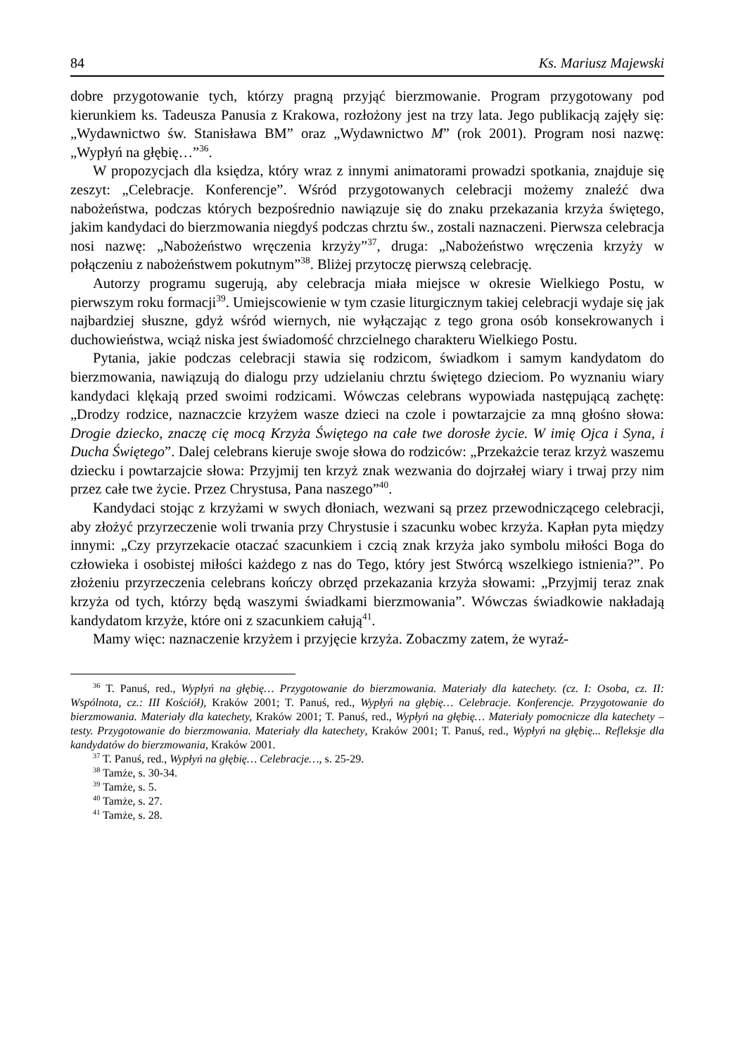84 Ks. Mariusz Majewski
dobre przygotowanie tych, którzy pragną przyjąć bierzmowanie. Program przygotowany pod kierunkiem ks. Tadeusza Panusia z Krakowa, rozłożony jest na trzy lata. Jego publikacją zajęły się: „Wydawnictwo św. Stanisława BM” oraz „Wydawnictwo M” (rok 2001). Program nosi nazwę: „Wypłyń na głębię…”<sup>36</sup>.
W propozycjach dla księdza, który wraz z innymi animatorami prowadzi spotkania, znajduje się zeszyt: „Celebracje. Konferencje”. Wśród przygotowanych celebracji możemy znaleźć dwa nabożeństwa, podczas których bezpośrednio nawiązuje się do znaku przekazania krzyża świętego, jakim kandydaci do bierzmowania niegdyś podczas chrztu św., zostali naznaczeni. Pierwsza celebracja nosi nazwę: „Nabożeństwo wręczenia krzyży”<sup>37</sup>, druga: „Nabożeństwo wręczenia krzyży w połączeniu z nabożeństwem pokutnym”<sup>38</sup>. Bliżej przytoczę pierwszą celebrację.
Autorzy programu sugerują, aby celebracja miała miejsce w okresie Wielkiego Postu, w pierwszym roku formacji<sup>39</sup>. Umiejscowienie w tym czasie liturgicznym takiej celebracji wydaje się jak najbardziej słuszne, gdyż wśród wiernych, nie wyłączając z tego grona osób konsekrowanych i duchowieństwa, wciąż niska jest świadomość chrzcielnego charakteru Wielkiego Postu.
Pytania, jakie podczas celebracji stawia się rodzicom, świadkom i samym kandydatom do bierzmowania, nawiązują do dialogu przy udzielaniu chrztu świętego dzieciom. Po wyznaniu wiary kandydaci klękają przed swoimi rodzicami. Wówczas celebrans wypowiada następującą zachętę: „Drodzy rodzice, naznaczcie krzyżem wasze dzieci na czole i powtarzajcie za mną głośno słowa: Drogie dziecko, znaczę cię mocą Krzyża Świętego na całe twe dorosłe życie. W imię Ojca i Syna, i Ducha Świętego”. Dalej celebrans kieruje swoje słowa do rodziców: „Przekażcie teraz krzyż waszemu dziecku i powtarzajcie słowa: Przyjmij ten krzyż znak wezwania do dojrzałej wiary i trwaj przy nim przez całe twe życie. Przez Chrystusa, Pana naszego”<sup>40</sup>.
Kandydaci stojąc z krzyżami w swych dłoniach, wezwani są przez przewodniczącego celebracji, aby złożyć przyrzeczenie woli trwania przy Chrystusie i szacunku wobec krzyża. Kapłan pyta między innymi: „Czy przyrzekacie otaczać szacunkiem i czcią znak krzyża jako symbolu miłości Boga do człowieka i osobistej miłości każdego z nas do Tego, który jest Stwórcą wszelkiego istnienia?”. Po złożeniu przyrzeczenia celebrans kończy obrzęd przekazania krzyża słowami: „Przyjmij teraz znak krzyża od tych, którzy będą waszymi świadkami bierzmowania”. Wówczas świadkowie nakładają kandydatom krzyże, które oni z szacunkiem całują<sup>41</sup>.
Mamy więc: naznaczenie krzyżem i przyjęcie krzyża. Zobaczmy zatem, że wyraź-
<sup>36</sup> T. Panuś, red., Wypłyń na głębię… Przygotowanie do bierzmowania. Materiały dla katechety. (cz. I: Osoba, cz. II: Wspólnota, cz.: III Kościół), Kraków 2001; T. Panuś, red., Wypłyń na głębię… Celebracje. Konferencje. Przygotowanie do bierzmowania. Materiały dla katechety, Kraków 2001; T. Panuś, red., Wypłyń na głębię… Materiały pomocnicze dla katechety – testy. Przygotowanie do bierzmowania. Materiały dla katechety, Kraków 2001; T. Panuś, red., Wypłyń na głębię... Refleksje dla kandydatów do bierzmowania, Kraków 2001.
<sup>37</sup> T. Panuś, red., Wypłyń na głębię… Celebracje…, s. 25-29.
<sup>38</sup> Tamże, s. 30-34.
<sup>39</sup> Tamże, s. 5.
<sup>40</sup> Tamże, s. 27.
<sup>41</sup> Tamże, s. 28.